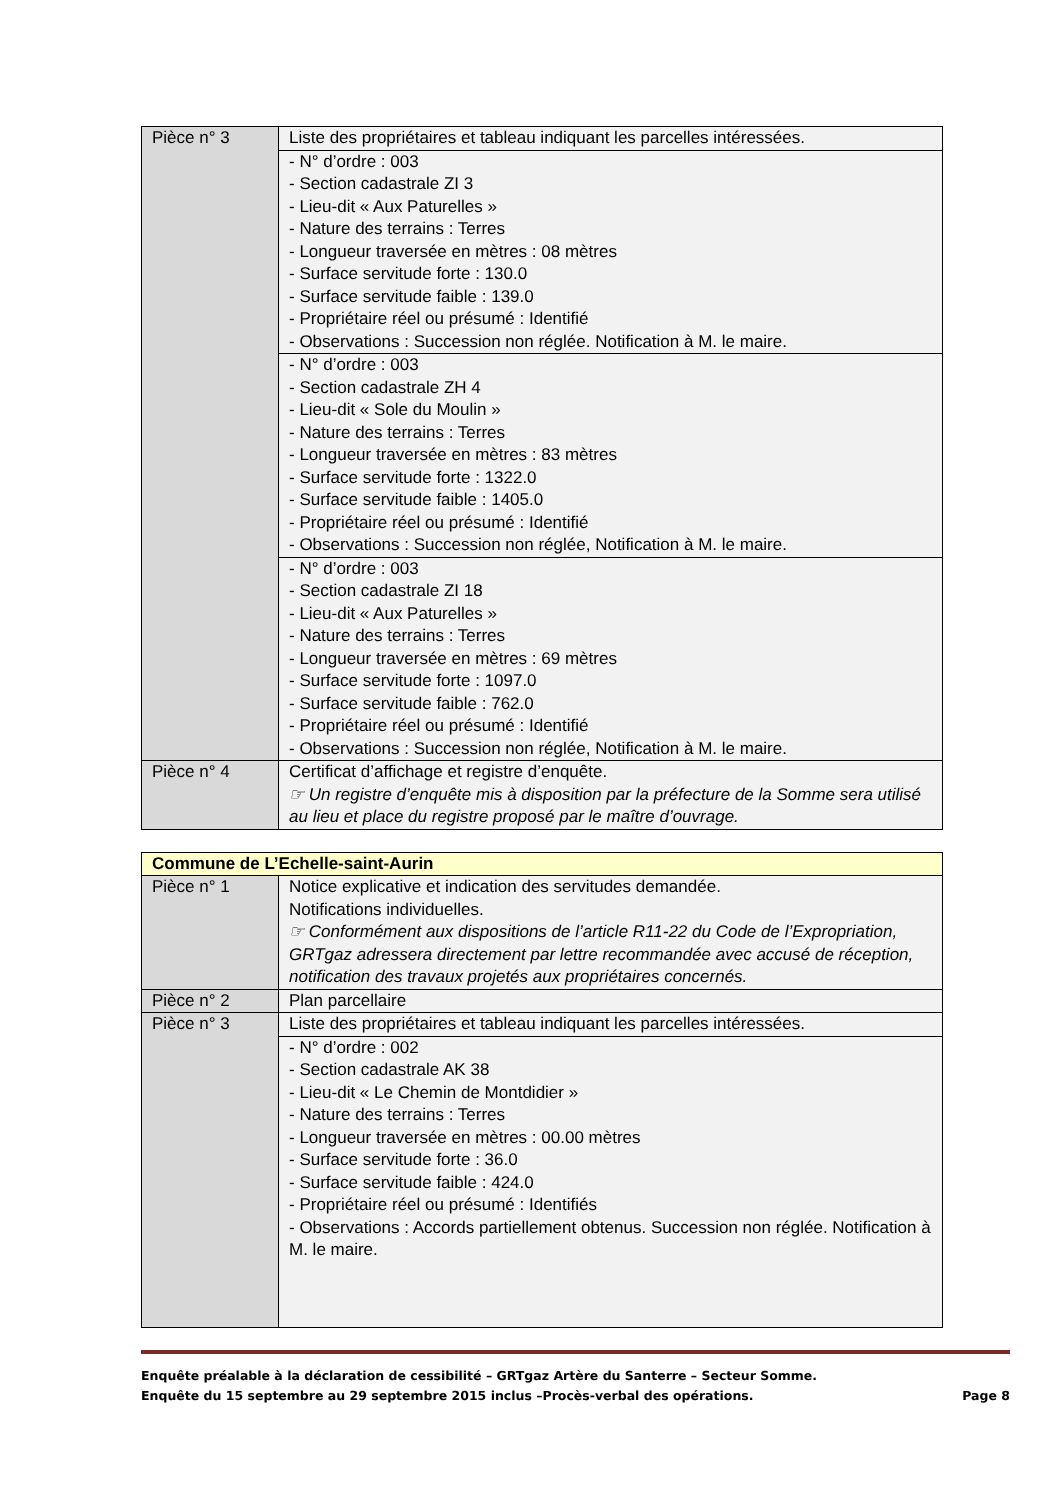| Pièce n° 3 | Liste des propriétaires et tableau indiquant les parcelles intéressées. |
| | - N° d’ordre : 003 - Section cadastrale ZI 3 - Lieu-dit « Aux Paturelles » - Nature des terrains : Terres - Longueur traversée en mètres : 08 mètres - Surface servitude forte : 130.0 - Surface servitude faible : 139.0 - Propriétaire réel ou présumé : Identifié - Observations : Succession non réglée. Notification à M. le maire. |
| | - N° d’ordre : 003 - Section cadastrale ZH 4 - Lieu-dit « Sole du Moulin » - Nature des terrains : Terres - Longueur traversée en mètres : 83 mètres - Surface servitude forte : 1322.0 - Surface servitude faible : 1405.0 - Propriétaire réel ou présumé : Identifié - Observations : Succession non réglée, Notification à M. le maire. |
| | - N° d’ordre : 003 - Section cadastrale ZI 18 - Lieu-dit « Aux Paturelles » - Nature des terrains : Terres - Longueur traversée en mètres : 69 mètres - Surface servitude forte : 1097.0 - Surface servitude faible : 762.0 - Propriétaire réel ou présumé : Identifié - Observations : Succession non réglée, Notification à M. le maire. |
| Pièce n° 4 | Certificat d’affichage et registre d’enquête. ☞ Un registre d’enquête mis à disposition par la préfecture de la Somme sera utilisé au lieu et place du registre proposé par le maître d’ouvrage. |
| Commune de L’Echelle-saint-Aurin | |
| Pièce n° 1 | Notice explicative et indication des servitudes demandée. Notifications individuelles. ☞ Conformément aux dispositions de l’article R11-22 du Code de l’Expropriation, GRTgaz adressera directement par lettre recommandée avec accusé de réception, notification des travaux projetés aux propriétaires concernés. |
| Pièce n° 2 | Plan parcellaire |
| Pièce n° 3 | Liste des propriétaires et tableau indiquant les parcelles intéressées. |
| | - N° d’ordre : 002 - Section cadastrale AK 38 - Lieu-dit « Le Chemin de Montdidier » - Nature des terrains : Terres - Longueur traversée en mètres : 00.00 mètres - Surface servitude forte : 36.0 - Surface servitude faible : 424.0 - Propriétaire réel ou présumé : Identifiés - Observations : Accords partiellement obtenus. Succession non réglée. Notification à M. le maire. |
Enquête préalable à la déclaration de cessibilité – GRTgaz Artère du Santerre – Secteur Somme.
Enquête du 15 septembre au 29 septembre 2015 inclus –Procès-verbal des opérations. Page 8